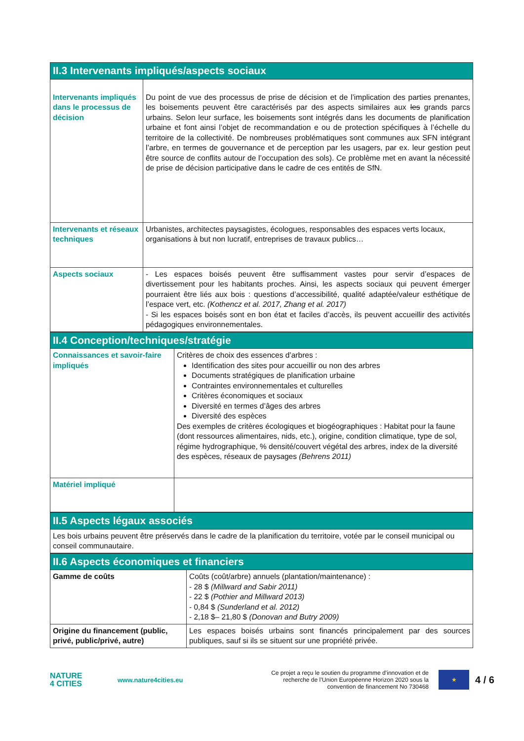| II.3 Intervenants impliqués/aspects sociaux | |
| --- | --- |
| Intervenants impliqués dans le processus de décision | Du point de vue des processus de prise de décision et de l’implication des parties prenantes, les boisements peuvent être caractérisés par des aspects similaires aux les grands parcs urbains. Selon leur surface, les boisements sont intégrés dans les documents de planification urbaine et font ainsi l’objet de recommandation e ou de protection spécifiques à l’échelle du territoire de la collectivité. De nombreuses problématiques sont communes aux SFN intégrant l’arbre, en termes de gouvernance et de perception par les usagers, par ex. leur gestion peut être source de conflits autour de l’occupation des sols). Ce problème met en avant la nécessité de prise de décision participative dans le cadre de ces entités de SfN. |
| Intervenants et réseaux techniques | Urbanistes, architectes paysagistes, écologues, responsables des espaces verts locaux, organisations à but non lucratif, entreprises de travaux publics… |
| Aspects sociaux | - Les espaces boisés peuvent être suffisamment vastes pour servir d’espaces de divertissement pour les habitants proches. Ainsi, les aspects sociaux qui peuvent émerger pourraient être liés aux bois : questions d’accessibilité, qualité adaptée/valeur esthétique de l’espace vert, etc. (Kothencz et al. 2017, Zhang et al. 2017) - Si les espaces boisés sont en bon état et faciles d’accès, ils peuvent accueillir des activités pédagogiques environnementales. |
| II.4 Conception/techniques/stratégie | |
| --- | --- |
| Connaissances et savoir-faire impliqués | Critères de choix des essences d’arbres : Identification des sites pour accueillir ou non des arbres Documents stratégiques de planification urbaine Contraintes environnementales et culturelles Critères économiques et sociaux Diversité en termes d’âges des arbres Diversité des espèces Des exemples de critères écologiques et biogéographiques : Habitat pour la faune (dont ressources alimentaires, nids, etc.), origine, condition climatique, type de sol, régime hydrographique, % densité/couvert végétal des arbres, index de la diversité des espèces, réseaux de paysages (Behrens 2011) |
| Matériel impliqué | |
| II.5 Aspects légaux associés |
| --- |
| Les bois urbains peuvent être préservés dans le cadre de la planification du territoire, votée par le conseil municipal ou conseil communautaire. |
| II.6 Aspects économiques et financiers | |
| --- | --- |
| Gamme de coûts | Coûts (coût/arbre) annuels (plantation/maintenance) : - 28 $ (Millward and Sabir 2011) - 22 $ (Pothier and Millward 2013) - 0,84 $ (Sunderland et al. 2012) - 2,18 $– 21,80 $ (Donovan and Butry 2009) |
| Origine du financement (public, privé, public/privé, autre) | Les espaces boisés urbains sont financés principalement par des sources publiques, sauf si ils se situent sur une propriété privée. |
NATURE
4 CITIES
www.nature4cities.eu
Ce projet a reçu le soutien du programme d’innovation et de recherche de l’Union Européenne Horizon 2020 sous la convention de financement No 730468
★
4 / 6